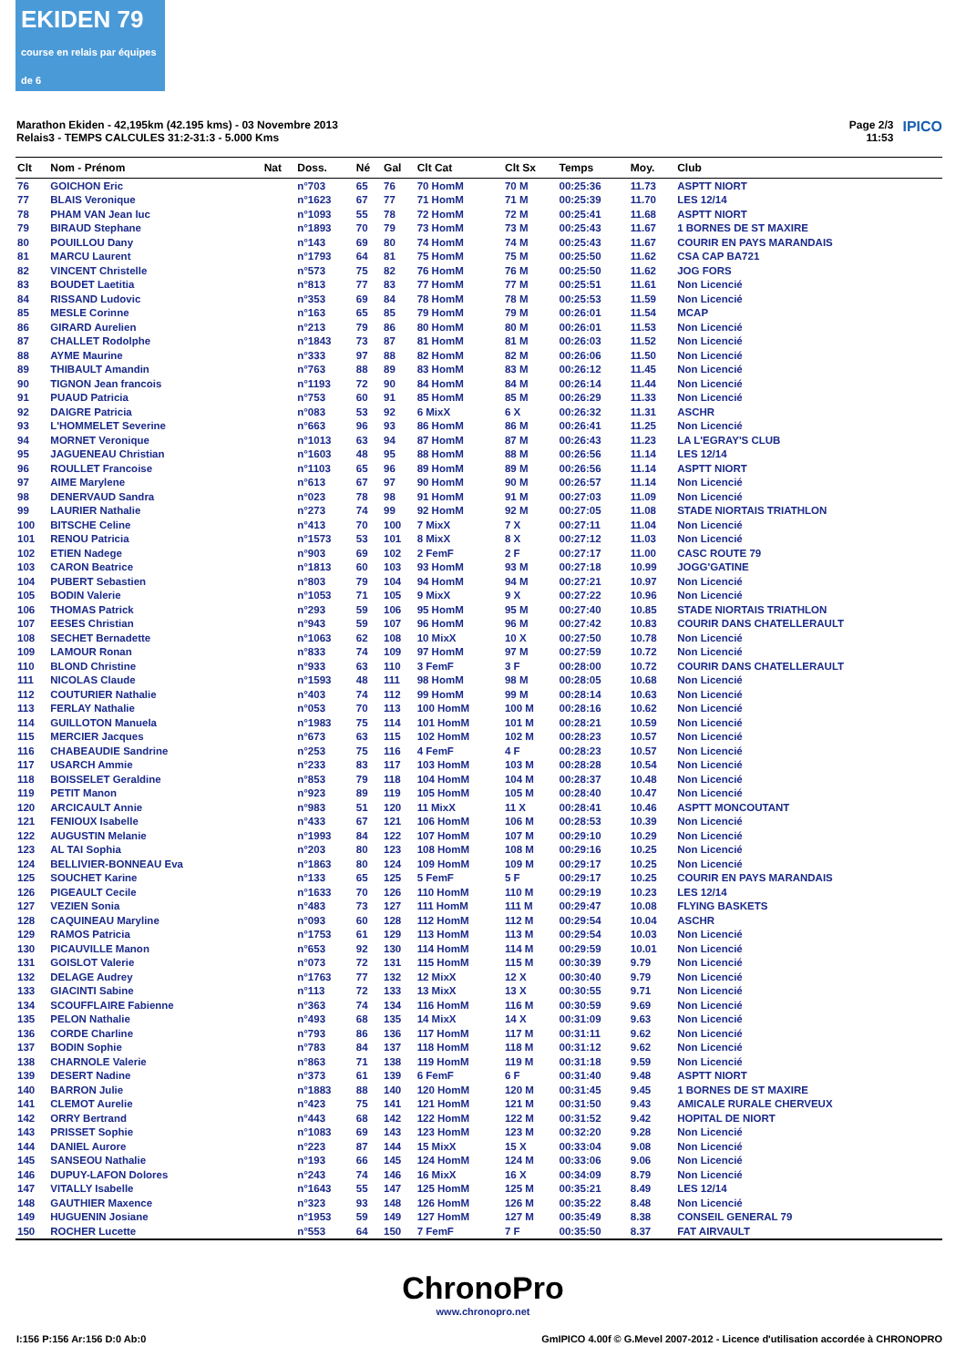EKIDEN 79
course en relais par équipes de 6
Marathon Ekiden - 42,195km (42.195 kms) - 03 Novembre 2013
Relais3 - TEMPS CALCULES 31:2-31:3 - 5.000 Kms
Page 2/3
11:53
IPICO
| Clt | Nom - Prénom | Nat | Doss. | Né | Gal | Clt Cat | Clt Sx | Temps | Moy. | Club |
| --- | --- | --- | --- | --- | --- | --- | --- | --- | --- | --- |
| 76 | GOICHON Eric | | n°703 | 65 | 76 | 70 HomM | 70 M | 00:25:36 | 11.73 | ASPTT NIORT |
| 77 | BLAIS Veronique | | n°1623 | 67 | 77 | 71 HomM | 71 M | 00:25:39 | 11.70 | LES 12/14 |
| 78 | PHAM VAN Jean luc | | n°1093 | 55 | 78 | 72 HomM | 72 M | 00:25:41 | 11.68 | ASPTT NIORT |
| 79 | BIRAUD Stephane | | n°1893 | 70 | 79 | 73 HomM | 73 M | 00:25:43 | 11.67 | 1 BORNES DE ST MAXIRE |
| 80 | POUILLOU Dany | | n°143 | 69 | 80 | 74 HomM | 74 M | 00:25:43 | 11.67 | COURIR EN PAYS MARANDAIS |
| 81 | MARCU Laurent | | n°1793 | 64 | 81 | 75 HomM | 75 M | 00:25:50 | 11.62 | CSA CAP BA721 |
| 82 | VINCENT Christelle | | n°573 | 75 | 82 | 76 HomM | 76 M | 00:25:50 | 11.62 | JOG FORS |
| 83 | BOUDET Laetitia | | n°813 | 77 | 83 | 77 HomM | 77 M | 00:25:51 | 11.61 | Non Licencié |
| 84 | RISSAND Ludovic | | n°353 | 69 | 84 | 78 HomM | 78 M | 00:25:53 | 11.59 | Non Licencié |
| 85 | MESLE Corinne | | n°163 | 65 | 85 | 79 HomM | 79 M | 00:26:01 | 11.54 | MCAP |
| 86 | GIRARD Aurelien | | n°213 | 79 | 86 | 80 HomM | 80 M | 00:26:01 | 11.53 | Non Licencié |
| 87 | CHALLET Rodolphe | | n°1843 | 73 | 87 | 81 HomM | 81 M | 00:26:03 | 11.52 | Non Licencié |
| 88 | AYME Maurine | | n°333 | 97 | 88 | 82 HomM | 82 M | 00:26:06 | 11.50 | Non Licencié |
| 89 | THIBAULT Amandin | | n°763 | 88 | 89 | 83 HomM | 83 M | 00:26:12 | 11.45 | Non Licencié |
| 90 | TIGNON Jean francois | | n°1193 | 72 | 90 | 84 HomM | 84 M | 00:26:14 | 11.44 | Non Licencié |
| 91 | PUAUD Patricia | | n°753 | 60 | 91 | 85 HomM | 85 M | 00:26:29 | 11.33 | Non Licencié |
| 92 | DAIGRE Patricia | | n°083 | 53 | 92 | 6 MixX | 6 X | 00:26:32 | 11.31 | ASCHR |
| 93 | L'HOMMELET Severine | | n°663 | 96 | 93 | 86 HomM | 86 M | 00:26:41 | 11.25 | Non Licencié |
| 94 | MORNET Veronique | | n°1013 | 63 | 94 | 87 HomM | 87 M | 00:26:43 | 11.23 | LA L'EGRAY'S CLUB |
| 95 | JAGUENEAU Christian | | n°1603 | 48 | 95 | 88 HomM | 88 M | 00:26:56 | 11.14 | LES 12/14 |
| 96 | ROULLET Francoise | | n°1103 | 65 | 96 | 89 HomM | 89 M | 00:26:56 | 11.14 | ASPTT NIORT |
| 97 | AIME Marylene | | n°613 | 67 | 97 | 90 HomM | 90 M | 00:26:57 | 11.14 | Non Licencié |
| 98 | DENERVAUD Sandra | | n°023 | 78 | 98 | 91 HomM | 91 M | 00:27:03 | 11.09 | Non Licencié |
| 99 | LAURIER Nathalie | | n°273 | 74 | 99 | 92 HomM | 92 M | 00:27:05 | 11.08 | STADE NIORTAIS TRIATHLON |
| 100 | BITSCHE Celine | | n°413 | 70 | 100 | 7 MixX | 7 X | 00:27:11 | 11.04 | Non Licencié |
| 101 | RENOU Patricia | | n°1573 | 53 | 101 | 8 MixX | 8 X | 00:27:12 | 11.03 | Non Licencié |
| 102 | ETIEN Nadege | | n°903 | 69 | 102 | 2 FemF | 2 F | 00:27:17 | 11.00 | CASC ROUTE 79 |
| 103 | CARON Beatrice | | n°1813 | 60 | 103 | 93 HomM | 93 M | 00:27:18 | 10.99 | JOGG'GATINE |
| 104 | PUBERT Sebastien | | n°803 | 79 | 104 | 94 HomM | 94 M | 00:27:21 | 10.97 | Non Licencié |
| 105 | BODIN Valerie | | n°1053 | 71 | 105 | 9 MixX | 9 X | 00:27:22 | 10.96 | Non Licencié |
| 106 | THOMAS Patrick | | n°293 | 59 | 106 | 95 HomM | 95 M | 00:27:40 | 10.85 | STADE NIORTAIS TRIATHLON |
| 107 | EESES Christian | | n°943 | 59 | 107 | 96 HomM | 96 M | 00:27:42 | 10.83 | COURIR DANS CHATELLERAULT |
| 108 | SECHET Bernadette | | n°1063 | 62 | 108 | 10 MixX | 10 X | 00:27:50 | 10.78 | Non Licencié |
| 109 | LAMOUR Ronan | | n°833 | 74 | 109 | 97 HomM | 97 M | 00:27:59 | 10.72 | Non Licencié |
| 110 | BLOND Christine | | n°933 | 63 | 110 | 3 FemF | 3 F | 00:28:00 | 10.72 | COURIR DANS CHATELLERAULT |
| 111 | NICOLAS Claude | | n°1593 | 48 | 111 | 98 HomM | 98 M | 00:28:05 | 10.68 | Non Licencié |
| 112 | COUTURIER Nathalie | | n°403 | 74 | 112 | 99 HomM | 99 M | 00:28:14 | 10.63 | Non Licencié |
| 113 | FERLAY Nathalie | | n°053 | 70 | 113 | 100 HomM | 100 M | 00:28:16 | 10.62 | Non Licencié |
| 114 | GUILLOTON Manuela | | n°1983 | 75 | 114 | 101 HomM | 101 M | 00:28:21 | 10.59 | Non Licencié |
| 115 | MERCIER Jacques | | n°673 | 63 | 115 | 102 HomM | 102 M | 00:28:23 | 10.57 | Non Licencié |
| 116 | CHABEAUDIE Sandrine | | n°253 | 75 | 116 | 4 FemF | 4 F | 00:28:23 | 10.57 | Non Licencié |
| 117 | USARCH Ammie | | n°233 | 83 | 117 | 103 HomM | 103 M | 00:28:28 | 10.54 | Non Licencié |
| 118 | BOISSELET Geraldine | | n°853 | 79 | 118 | 104 HomM | 104 M | 00:28:37 | 10.48 | Non Licencié |
| 119 | PETIT Manon | | n°923 | 89 | 119 | 105 HomM | 105 M | 00:28:40 | 10.47 | Non Licencié |
| 120 | ARCICAULT Annie | | n°983 | 51 | 120 | 11 MixX | 11 X | 00:28:41 | 10.46 | ASPTT MONCOUTANT |
| 121 | FENIOUX Isabelle | | n°433 | 67 | 121 | 106 HomM | 106 M | 00:28:53 | 10.39 | Non Licencié |
| 122 | AUGUSTIN Melanie | | n°1993 | 84 | 122 | 107 HomM | 107 M | 00:29:10 | 10.29 | Non Licencié |
| 123 | AL TAI Sophia | | n°203 | 80 | 123 | 108 HomM | 108 M | 00:29:16 | 10.25 | Non Licencié |
| 124 | BELLIVIER-BONNEAU Eva | | n°1863 | 80 | 124 | 109 HomM | 109 M | 00:29:17 | 10.25 | Non Licencié |
| 125 | SOUCHET Karine | | n°133 | 65 | 125 | 5 FemF | 5 F | 00:29:17 | 10.25 | COURIR EN PAYS MARANDAIS |
| 126 | PIGEAULT Cecile | | n°1633 | 70 | 126 | 110 HomM | 110 M | 00:29:19 | 10.23 | LES 12/14 |
| 127 | VEZIEN Sonia | | n°483 | 73 | 127 | 111 HomM | 111 M | 00:29:47 | 10.08 | FLYING BASKETS |
| 128 | CAQUINEAU Maryline | | n°093 | 60 | 128 | 112 HomM | 112 M | 00:29:54 | 10.04 | ASCHR |
| 129 | RAMOS Patricia | | n°1753 | 61 | 129 | 113 HomM | 113 M | 00:29:54 | 10.03 | Non Licencié |
| 130 | PICAUVILLE Manon | | n°653 | 92 | 130 | 114 HomM | 114 M | 00:29:59 | 10.01 | Non Licencié |
| 131 | GOISLOT Valerie | | n°073 | 72 | 131 | 115 HomM | 115 M | 00:30:39 | 9.79 | Non Licencié |
| 132 | DELAGE Audrey | | n°1763 | 77 | 132 | 12 MixX | 12 X | 00:30:40 | 9.79 | Non Licencié |
| 133 | GIACINTI Sabine | | n°113 | 72 | 133 | 13 MixX | 13 X | 00:30:55 | 9.71 | Non Licencié |
| 134 | SCOUFFLAIRE Fabienne | | n°363 | 74 | 134 | 116 HomM | 116 M | 00:30:59 | 9.69 | Non Licencié |
| 135 | PELON Nathalie | | n°493 | 68 | 135 | 14 MixX | 14 X | 00:31:09 | 9.63 | Non Licencié |
| 136 | CORDE Charline | | n°793 | 86 | 136 | 117 HomM | 117 M | 00:31:11 | 9.62 | Non Licencié |
| 137 | BODIN Sophie | | n°783 | 84 | 137 | 118 HomM | 118 M | 00:31:12 | 9.62 | Non Licencié |
| 138 | CHARNOLE Valerie | | n°863 | 71 | 138 | 119 HomM | 119 M | 00:31:18 | 9.59 | Non Licencié |
| 139 | DESERT Nadine | | n°373 | 61 | 139 | 6 FemF | 6 F | 00:31:40 | 9.48 | ASPTT NIORT |
| 140 | BARRON Julie | | n°1883 | 88 | 140 | 120 HomM | 120 M | 00:31:45 | 9.45 | 1 BORNES DE ST MAXIRE |
| 141 | CLEMOT Aurelie | | n°423 | 75 | 141 | 121 HomM | 121 M | 00:31:50 | 9.43 | AMICALE RURALE CHERVEUX |
| 142 | ORRY Bertrand | | n°443 | 68 | 142 | 122 HomM | 122 M | 00:31:52 | 9.42 | HOPITAL DE NIORT |
| 143 | PRISSET Sophie | | n°1083 | 69 | 143 | 123 HomM | 123 M | 00:32:20 | 9.28 | Non Licencié |
| 144 | DANIEL Aurore | | n°223 | 87 | 144 | 15 MixX | 15 X | 00:33:04 | 9.08 | Non Licencié |
| 145 | SANSEOU Nathalie | | n°193 | 66 | 145 | 124 HomM | 124 M | 00:33:06 | 9.06 | Non Licencié |
| 146 | DUPUY-LAFON Dolores | | n°243 | 74 | 146 | 16 MixX | 16 X | 00:34:09 | 8.79 | Non Licencié |
| 147 | VITALLY Isabelle | | n°1643 | 55 | 147 | 125 HomM | 125 M | 00:35:21 | 8.49 | LES 12/14 |
| 148 | GAUTHIER Maxence | | n°323 | 93 | 148 | 126 HomM | 126 M | 00:35:22 | 8.48 | Non Licencié |
| 149 | HUGUENIN Josiane | | n°1953 | 59 | 149 | 127 HomM | 127 M | 00:35:49 | 8.38 | CONSEIL GENERAL 79 |
| 150 | ROCHER Lucette | | n°553 | 64 | 150 | 7 FemF | 7 F | 00:35:50 | 8.37 | FAT AIRVAULT |
ChronoPro
www.chronopro.net
I:156 P:156 Ar:156 D:0 Ab:0 GmIPICO 4.00f © G.Mevel 2007-2012 - Licence d'utilisation accordée à CHRONOPRO